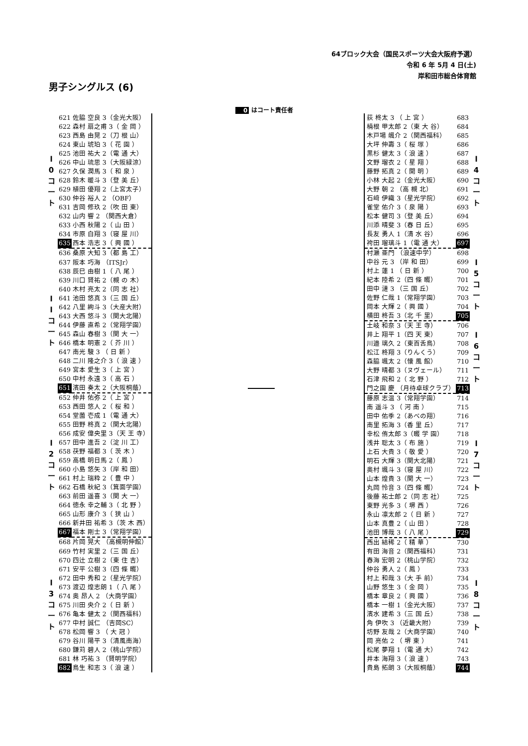64ブロック大会（国民スポーツ大会大阪府予選）
令和 6 年 5月 4 日(土)
岸和田市総合体育館
男子シングルス (6)
0 はコート責任者
| l 0 コ ー ト | 621 | 佐脇 空良 3（金光大阪） |
| | 622 | 森村 扇之甫 3（ 金 岡 ） |
| | 623 | 西島 由晃 2（刀 根 山） |
| | 624 | 東山 琥珀 3（ 花 園 ） |
| | 625 | 池田 祐大 2（電 通 大） |
| | 626 | 中山 琉思 3（大阪緑涼） |
| | 627 | 久保 潤馬 3（ 和 泉 ） |
| | 628 | 鈴木 暖斗 3（登 美 丘） |
| | 629 | 植田 優翔 2（上宮太子） |
| | 630 | 仲谷 裕人 2 （OBF） |
| | 631 | 吉岡 修玖 2（吹 田 東） |
| | 632 | 山内 響 2 （関西大倉） |
| | 633 | 小西 秋陽 2（ 山 田 ） |
| | 634 | 市原 白翔 3（寝 屋 川） |
| | 635 | 西本 浩志 3（ 興 國 ） |
| l l コ ー ト | 636 | 桑原 大知 3（都 島 工） |
| | 637 | 阪本 巧海 （ITSJr） |
| | 638 | 辰巳 由樹 1（ 八 尾 ） |
| | 639 | 川口 賢祐 2（槻 の 木） |
| | 640 | 木村 亮太 2（同 志 社） |
| | 641 | 池田 悠真 3（三 国 丘） |
| | 642 | 八里 絢斗 3（大産大附） |
| | 643 | 大西 悠斗 3（関大北陽） |
| | 644 | 伊藤 直希 2（常翔学園） |
| | 645 | 森山 春樹 3（関 大 一） |
| | 646 | 橋本 明憲 2（ 芥 川 ） |
| | 647 | 南光 駿 3 （ 日 新 ） |
| | 648 | 二川 隆之介 3（ 浪 速 ） |
| | 649 | 宮本 愛生 3（ 上 宮 ） |
| | 650 | 中村 永遠 3（ 高 石 ） |
| | 651 | 濱田 奏太 2（大阪桐蔭） |
| l 2 コ ー ト | 652 | 仲井 佑弥 2（ 上 宮 ） |
| | 653 | 西田 悠人 2（ 桜 和 ） |
| | 654 | 堂薗 壱成 1（電 通 大） |
| | 655 | 田野 柊真 2（関大北陽） |
| | 656 | 成安 偉央里 3（天 王 寺） |
| | 657 | 田中 進吾 2（淀 川 工） |
| | 658 | 茯野 福都 3（ 茨 木 ） |
| | 659 | 高橋 明日馬 2（ 鳳 ） |
| | 660 | 小島 悠矢 3（岸 和 田） |
| | 661 | 村上 瑞粋 2（ 豊 中 ） |
| | 662 | 石橋 秋紀 3（箕面学園） |
| | 663 | 前田 遥喜 3（関 大 一） |
| | 664 | 徳永 幸之輔 3（ 北 野 ） |
| | 665 | 山形 康介 3（ 狭 山 ） |
| | 666 | 新井田 祐希 3（茨 木 西） |
| | 667 | 福本 剛士 3（常翔学園） |
| l 3 コ ー ト | 668 | 片岡 晃大 （高槻明伸館） |
| | 669 | 竹村 実里 2（三 国 丘） |
| | 670 | 四辻 立樹 2（東 住 吉） |
| | 671 | 安平 公樹 3（四 條 畷） |
| | 672 | 田中 秀和 2（星光学院） |
| | 673 | 渡辺 煌志朗 1（ 八 尾 ） |
| | 674 | 奥 昂人 2 （大商学園） |
| | 675 | 川田 央介 2（ 日 新 ） |
| | 676 | 亀本 健太 2（関西福科） |
| | 677 | 中村 誠仁 （吉岡SC） |
| | 678 | 松岡 響 3 （ 大 冠 ） |
| | 679 | 谷川 陽平 3（清風南海） |
| | 680 | 鎌苅 碧人 2（桃山学院） |
| | 681 | 林 巧祐 3 （賢明学院） |
| | 682 | 鳥生 和志 3（ 浪 速 ） |
| 荻 柊太 3 （ 上 宮 ） | 683 | l 4 コ ー ト |
| 楠根 甲太郎 2（東 大 谷） | 684 | |
| 木戸場 颯介 2（関西福科） | 685 | |
| 大坪 伸壽 3（ 桜 塚 ） | 686 | |
| 黒杉 健太 3（ 浪 速 ） | 687 | |
| 文野 瑠衣 2（ 星 翔 ） | 688 | |
| 藤野 拓真 2（ 開 明 ） | 689 | |
| 小林 大起 2（金光大阪） | 690 | |
| 大野 朝 2 （高 槻 北） | 691 | |
| 石﨑 伊織 3（星光学院） | 692 | |
| 雀堂 佑介 3（ 泉 陽 ） | 693 | |
| 松本 健司 3（登 美 丘） | 694 | |
| 川添 晴斐 3（春 日 丘） | 695 | |
| 長友 勇人 1（清 水 谷） | 696 | |
| 袴田 瑠璃斗 1（電 通 大） | 697 | |
| 村瀬 亜門 （浪速中学） | 698 | l 5 コ ー ト |
| 中谷 元 3 （岸 和 田） | 699 | |
| 村上 蓮 1 （ 日 新 ） | 700 | |
| 紀本 陸希 2（四 條 畷） | 701 | |
| 田中 漣 3 （三 国 丘） | 702 | |
| 佐野 仁哉 1（常翔学園） | 703 | |
| 岡本 大輝 2（ 興 國 ） | 704 | |
| 横田 柊吾 3（北 千 里） | 705 | |
| 土岐 和奈 3（天 王 寺） | 706 | l 6 コ ー ト |
| 井上 翔平 1（四 天 東） | 707 | |
| 川邉 璃久 2（東百舌鳥） | 708 | |
| 松江 柊翔 3（りんくう） | 709 | |
| 森脇 颯太 2（懐 風 館） | 710 | |
| 大野 晴都 3（ヌヴェール） | 711 | |
| 石津 飛和 2（ 北 野 ） | 712 | |
| 門之園 慶 （月待卓球クラブ） | 713 | |
| 藤原 志温 3（常翔学園） | 714 | l 7 コ ー ト |
| 南 遥斗 3 （ 河 南 ） | 715 | |
| 田中 佑季 2（あべの翔） | 716 | |
| 南里 拓海 3（香 里 丘） | 717 | |
| 幸松 侑太郎 3（畷 学 園） | 718 | |
| 浅井 聡太 3（ 布 施 ） | 719 | |
| 上石 大貴 3（ 敬 愛 ） | 720 | |
| 明石 大輝 3（関大北陽） | 721 | |
| 奥村 颯斗 3（寝 屋 川） | 722 | |
| 山本 煌貴 3（関 大 一） | 723 | |
| 丸岡 怜音 3（四 條 畷） | 724 | |
| 後藤 祐士郎 2（同 志 社） | 725 | |
| 東野 光多 3（ 堺 西 ） | 726 | |
| 永山 凛太郎 2（ 日 新 ） | 727 | |
| 山本 真豊 2（ 山 田 ） | 728 | |
| 池田 博哉 3（ 八 尾 ） | 729 | |
| 西出 結稀 2（ 精 華 ） | 730 | l 8 コ ー ト |
| 有田 海音 2（関西福科） | 731 | |
| 春海 宏明 2（桃山学院） | 732 | |
| 仲谷 勇人 2（ 鳳 ） | 733 | |
| 村上 和哉 3（大 手 前） | 734 | |
| 山野 悠生 3（ 金 岡 ） | 735 | |
| 橋本 章良 2（ 興 國 ） | 736 | |
| 橋本 一樹 1（金光大阪） | 737 | |
| 濱水 建希 3（三 国 丘） | 738 | |
| 角 伊吹 3 （近畿大附） | 739 | |
| 坊野 友哉 2（大商学園） | 740 | |
| 岡 亮佑 2 （ 堺 東 ） | 741 | |
| 松尾 夢翔 1（電 通 大） | 742 | |
| 井本 海翔 3（ 浪 速 ） | 743 | |
| 貴島 拓朗 3（大阪桐蔭） | 744 | |